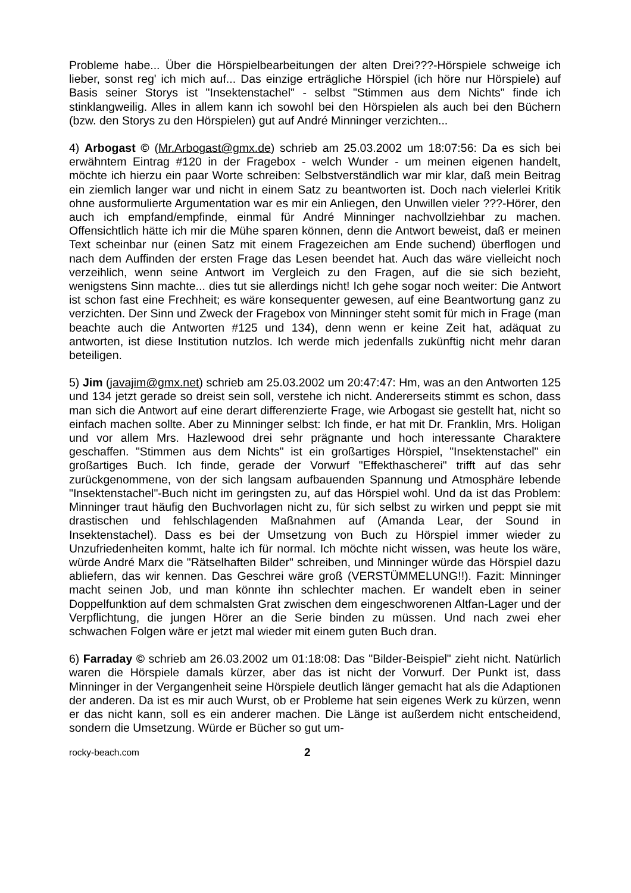Probleme habe... Über die Hörspielbearbeitungen der alten Drei???-Hörspiele schweige ich lieber, sonst reg' ich mich auf... Das einzige erträgliche Hörspiel (ich höre nur Hörspiele) auf Basis seiner Storys ist "Insektenstachel" - selbst "Stimmen aus dem Nichts" finde ich stinklangweilig. Alles in allem kann ich sowohl bei den Hörspielen als auch bei den Büchern (bzw. den Storys zu den Hörspielen) gut auf André Minninger verzichten...
4) Arbogast © (Mr.Arbogast@gmx.de) schrieb am 25.03.2002 um 18:07:56: Da es sich bei erwähntem Eintrag #120 in der Fragebox - welch Wunder - um meinen eigenen handelt, möchte ich hierzu ein paar Worte schreiben: Selbstverständlich war mir klar, daß mein Beitrag ein ziemlich langer war und nicht in einem Satz zu beantworten ist. Doch nach vielerlei Kritik ohne ausformulierte Argumentation war es mir ein Anliegen, den Unwillen vieler ???-Hörer, den auch ich empfand/empfinde, einmal für André Minninger nachvollziehbar zu machen. Offensichtlich hätte ich mir die Mühe sparen können, denn die Antwort beweist, daß er meinen Text scheinbar nur (einen Satz mit einem Fragezeichen am Ende suchend) überflogen und nach dem Auffinden der ersten Frage das Lesen beendet hat. Auch das wäre vielleicht noch verzeihlich, wenn seine Antwort im Vergleich zu den Fragen, auf die sie sich bezieht, wenigstens Sinn machte... dies tut sie allerdings nicht! Ich gehe sogar noch weiter: Die Antwort ist schon fast eine Frechheit; es wäre konsequenter gewesen, auf eine Beantwortung ganz zu verzichten. Der Sinn und Zweck der Fragebox von Minninger steht somit für mich in Frage (man beachte auch die Antworten #125 und 134), denn wenn er keine Zeit hat, adäquat zu antworten, ist diese Institution nutzlos. Ich werde mich jedenfalls zukünftig nicht mehr daran beteiligen.
5) Jim (javajim@gmx.net) schrieb am 25.03.2002 um 20:47:47: Hm, was an den Antworten 125 und 134 jetzt gerade so dreist sein soll, verstehe ich nicht. Andererseits stimmt es schon, dass man sich die Antwort auf eine derart differenzierte Frage, wie Arbogast sie gestellt hat, nicht so einfach machen sollte. Aber zu Minninger selbst: Ich finde, er hat mit Dr. Franklin, Mrs. Holigan und vor allem Mrs. Hazlewood drei sehr prägnante und hoch interessante Charaktere geschaffen. "Stimmen aus dem Nichts" ist ein großartiges Hörspiel, "Insektenstachel" ein großartiges Buch. Ich finde, gerade der Vorwurf "Effekthascherei" trifft auf das sehr zurückgenommene, von der sich langsam aufbauenden Spannung und Atmosphäre lebende "Insektenstachel"-Buch nicht im geringsten zu, auf das Hörspiel wohl. Und da ist das Problem: Minninger traut häufig den Buchvorlagen nicht zu, für sich selbst zu wirken und peppt sie mit drastischen und fehlschlagenden Maßnahmen auf (Amanda Lear, der Sound in Insektenstachel). Dass es bei der Umsetzung von Buch zu Hörspiel immer wieder zu Unzufriedenheiten kommt, halte ich für normal. Ich möchte nicht wissen, was heute los wäre, würde André Marx die "Rätselhaften Bilder" schreiben, und Minninger würde das Hörspiel dazu abliefern, das wir kennen. Das Geschrei wäre groß (VERSTÜMMELUNG!!). Fazit: Minninger macht seinen Job, und man könnte ihn schlechter machen. Er wandelt eben in seiner Doppelfunktion auf dem schmalsten Grat zwischen dem eingeschworenen Altfan-Lager und der Verpflichtung, die jungen Hörer an die Serie binden zu müssen. Und nach zwei eher schwachen Folgen wäre er jetzt mal wieder mit einem guten Buch dran.
6) Farraday © schrieb am 26.03.2002 um 01:18:08: Das "Bilder-Beispiel" zieht nicht. Natürlich waren die Hörspiele damals kürzer, aber das ist nicht der Vorwurf. Der Punkt ist, dass Minninger in der Vergangenheit seine Hörspiele deutlich länger gemacht hat als die Adaptionen der anderen. Da ist es mir auch Wurst, ob er Probleme hat sein eigenes Werk zu kürzen, wenn er das nicht kann, soll es ein anderer machen. Die Länge ist außerdem nicht entscheidend, sondern die Umsetzung. Würde er Bücher so gut um-
rocky-beach.com 2